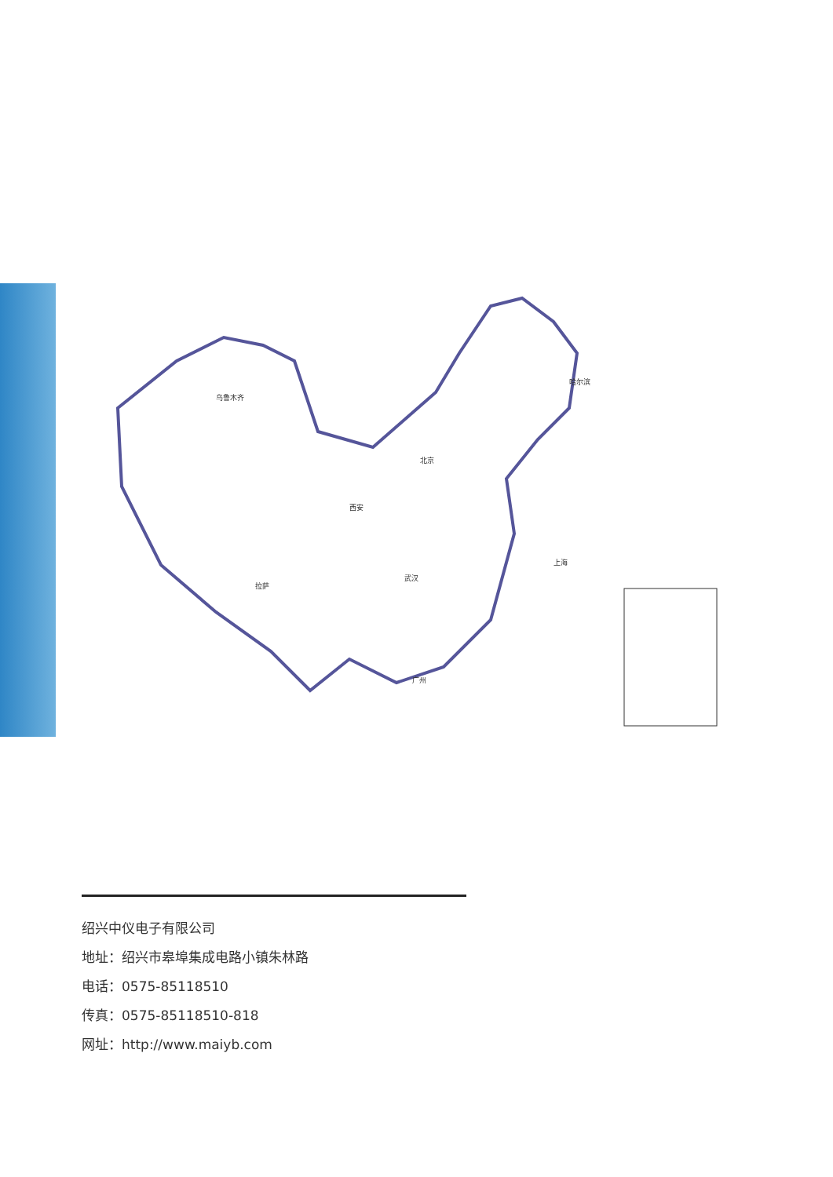乌鲁木齐
哈尔滨
北京
西安
武汉
上海
拉萨
广州
绍兴中仪电子有限公司
地址：绍兴市皋埠集成电路小镇朱林路
电话：0575-85118510
传真：0575-85118510-818
网址：http://www.maiyb.com